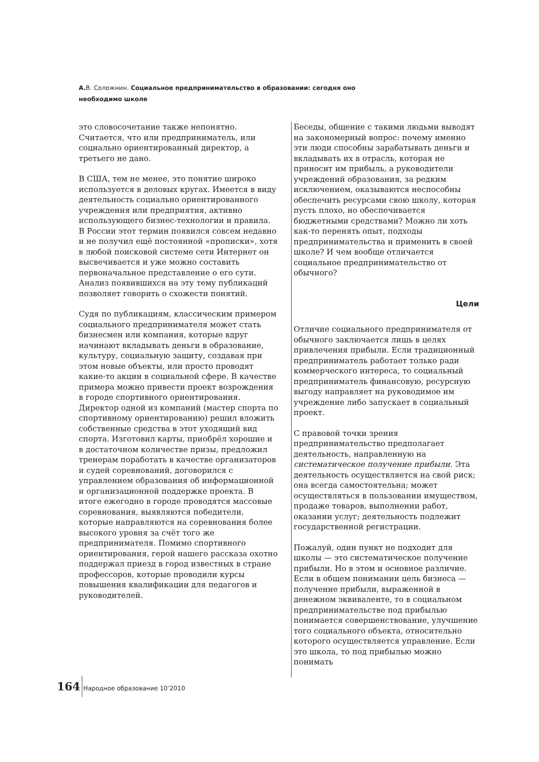А. В. Соложнин. Социальное предпринимательство в образовании: сегодня оно необходимо школе
это словосочетание также непонятно. Считается, что или предприниматель, или социально ориентированный директор, а третьего не дано.
В США, тем не менее, это понятие широко используется в деловых кругах. Имеется в виду деятельность социально ориентированного учреждения или предприятия, активно использующего бизнес-технологии и правила. В России этот термин появился совсем недавно и не получил ещё постоянной «прописки», хотя в любой поисковой системе сети Интернет он высвечивается и уже можно составить первоначальное представление о его сути. Анализ появившихся на эту тему публикаций позволяет говорить о схожести понятий.
Судя по публикациям, классическим примером социального предпринимателя может стать бизнесмен или компания, которые вдруг начинают вкладывать деньги в образование, культуру, социальную защиту, создавая при этом новые объекты, или просто проводят какие-то акции в социальной сфере. В качестве примера можно привести проект возрождения в городе спортивного ориентирования. Директор одной из компаний (мастер спорта по спортивному ориентированию) решил вложить собственные средства в этот уходящий вид спорта. Изготовил карты, приобрёл хорошие и в достаточном количестве призы, предложил тренерам поработать в качестве организаторов и судей соревнований, договорился с управлением образования об информационной и организационной поддержке проекта. В итоге ежегодно в городе проводятся массовые соревнования, выявляются победители, которые направляются на соревнования более высокого уровня за счёт того же предпринимателя. Помимо спортивного ориентирования, герой нашего рассказа охотно поддержал приезд в город известных в стране профессоров, которые проводили курсы повышения квалификации для педагогов и руководителей.
Беседы, общение с такими людьми выводят на закономерный вопрос: почему именно эти люди способны зарабатывать деньги и вкладывать их в отрасль, которая не приносит им прибыль, а руководители учреждений образования, за редким исключением, оказываются неспособны обеспечить ресурсами свою школу, которая пусть плохо, но обеспечивается бюджетными средствами? Можно ли хоть как-то перенять опыт, подходы предпринимательства и применить в своей школе? И чем вообще отличается социальное предпринимательство от обычного?
Цели
Отличие социального предпринимателя от обычного заключается лишь в целях привлечения прибыли. Если традиционный предприниматель работает только ради коммерческого интереса, то социальный предприниматель финансовую, ресурсную выгоду направляет на руководимое им учреждение либо запускает в социальный проект.
С правовой точки зрения предпринимательство предполагает деятельность, направленную на систематическое получение прибыли. Эта деятельность осуществляется на свой риск; она всегда самостоятельна; может осуществляться в пользовании имуществом, продаже товаров, выполнении работ, оказании услуг; деятельность подлежит государственной регистрации.
Пожалуй, один пункт не подходит для школы — это систематическое получение прибыли. Но в этом и основное различие. Если в общем понимании цель бизнеса — получение прибыли, выраженной в денежном эквиваленте, то в социальном предпринимательстве под прибылью понимается совершенствование, улучшение того социального объекта, относительно которого осуществляется управление. Если это школа, то под прибылью можно понимать
164 Народное образование 10’2010